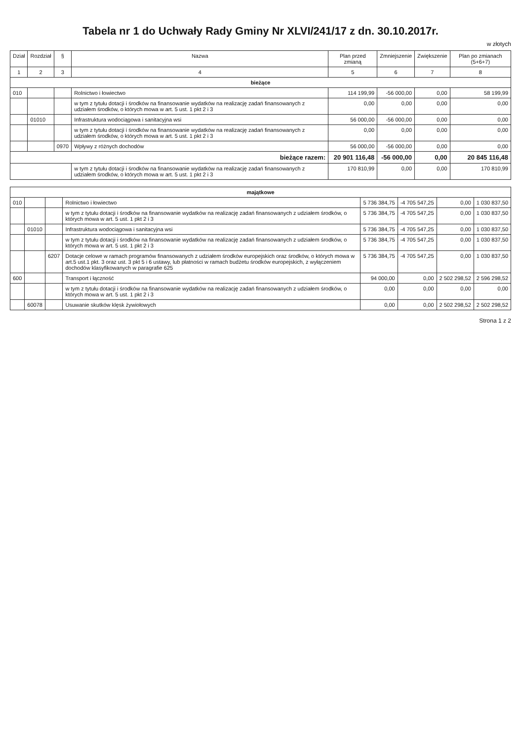Tabela nr 1 do Uchwały Rady Gminy Nr XLVI/241/17 z dn. 30.10.2017r.
w złotych
| Dział | Rozdział | § | Nazwa | Plan przed zmianą | Zmniejszenie | Zwiększenie | Plan po zmianach (5+6+7) |
| --- | --- | --- | --- | --- | --- | --- | --- |
| 1 | 2 | 3 | 4 | 5 | 6 | 7 | 8 |
| bieżące | | | | | | | |
| 010 | | | Rolnictwo i łowiectwo | 114 199,99 | -56 000,00 | 0,00 | 58 199,99 |
| | | | w tym z tytułu dotacji i środków na finansowanie wydatków na realizację zadań finansowanych z udziałem środków, o których mowa w art. 5 ust. 1 pkt 2 i 3 | 0,00 | 0,00 | 0,00 | 0,00 |
| | 01010 | | Infrastruktura wodociągowa i sanitacyjna wsi | 56 000,00 | -56 000,00 | 0,00 | 0,00 |
| | | | w tym z tytułu dotacji i środków na finansowanie wydatków na realizację zadań finansowanych z udziałem środków, o których mowa w art. 5 ust. 1 pkt 2 i 3 | 0,00 | 0,00 | 0,00 | 0,00 |
| | | 0970 | Wpływy z różnych dochodów | 56 000,00 | -56 000,00 | 0,00 | 0,00 |
| bieżące razem: | | | | 20 901 116,48 | -56 000,00 | 0,00 | 20 845 116,48 |
| | | | w tym z tytułu dotacji i środków na finansowanie wydatków na realizację zadań finansowanych z udziałem środków, o których mowa w art. 5 ust. 1 pkt 2 i 3 | 170 810,99 | 0,00 | 0,00 | 170 810,99 |
| majątkowe | | | | | | | |
| 010 | | | Rolnictwo i łowiectwo | 5 736 384,75 | -4 705 547,25 | 0,00 | 1 030 837,50 |
| | | | w tym z tytułu dotacji i środków na finansowanie wydatków na realizację zadań finansowanych z udziałem środków, o których mowa w art. 5 ust. 1 pkt 2 i 3 | 5 736 384,75 | -4 705 547,25 | 0,00 | 1 030 837,50 |
| | 01010 | | Infrastruktura wodociągowa i sanitacyjna wsi | 5 736 384,75 | -4 705 547,25 | 0,00 | 1 030 837,50 |
| | | | w tym z tytułu dotacji i środków na finansowanie wydatków na realizację zadań finansowanych z udziałem środków, o których mowa w art. 5 ust. 1 pkt 2 i 3 | 5 736 384,75 | -4 705 547,25 | 0,00 | 1 030 837,50 |
| | | 6207 | Dotacje celowe w ramach programów finansowanych z udziałem środków europejskich oraz środków, o których mowa w art.5 ust.1 pkt. 3 oraz ust. 3 pkt 5 i 6 ustawy, lub płatności w ramach budżetu środków europejskich, z wyłączeniem dochodów klasyfikowanych w paragrafie 625 | 5 736 384,75 | -4 705 547,25 | 0,00 | 1 030 837,50 |
| 600 | | | Transport i łączność | 94 000,00 | 0,00 | 2 502 298,52 | 2 596 298,52 |
| | | | w tym z tytułu dotacji i środków na finansowanie wydatków na realizację zadań finansowanych z udziałem środków, o których mowa w art. 5 ust. 1 pkt 2 i 3 | 0,00 | 0,00 | 0,00 | 0,00 |
| | 60078 | | Usuwanie skutków klęsk żywiołowych | 0,00 | 0,00 | 2 502 298,52 | 2 502 298,52 |
Strona 1 z 2